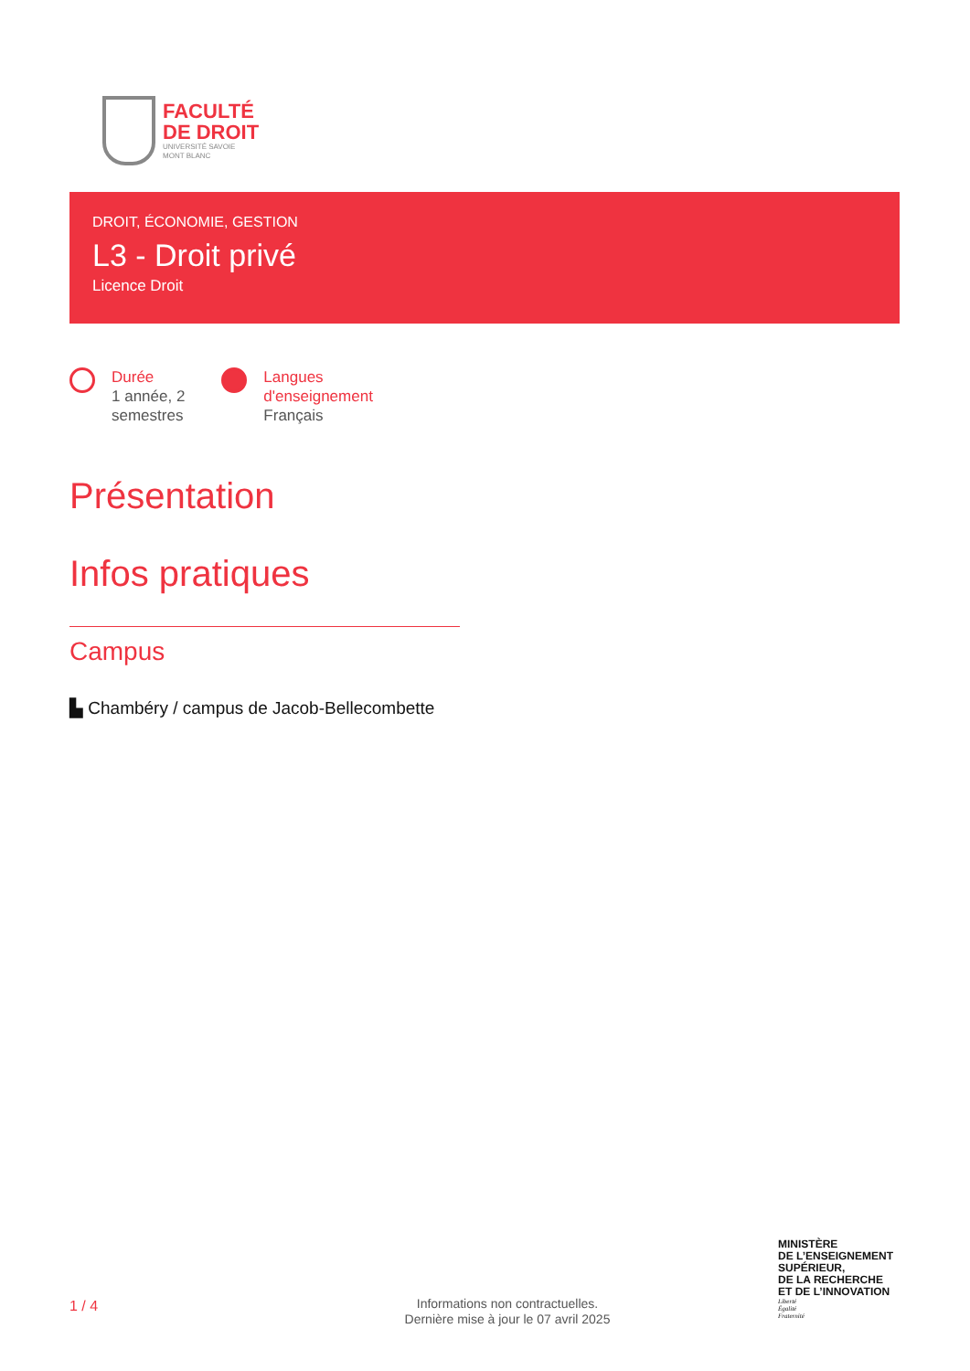FACULTÉ
DE DROIT
UNIVERSITÉ SAVOIE
MONT BLANC
DROIT, ÉCONOMIE, GESTION
L3 - Droit privé
Licence Droit
Durée
1 année, 2
semestres
Langues
d'enseignement
Français
Présentation
Infos pratiques
Campus
▙ Chambéry / campus de Jacob-Bellecombette
1 / 4
Informations non contractuelles.
Dernière mise à jour le 07 avril 2025
MINISTÈRE
DE L’ENSEIGNEMENT
SUPÉRIEUR,
DE LA RECHERCHE
ET DE L’INNOVATION
Liberté
Égalité
Fraternité